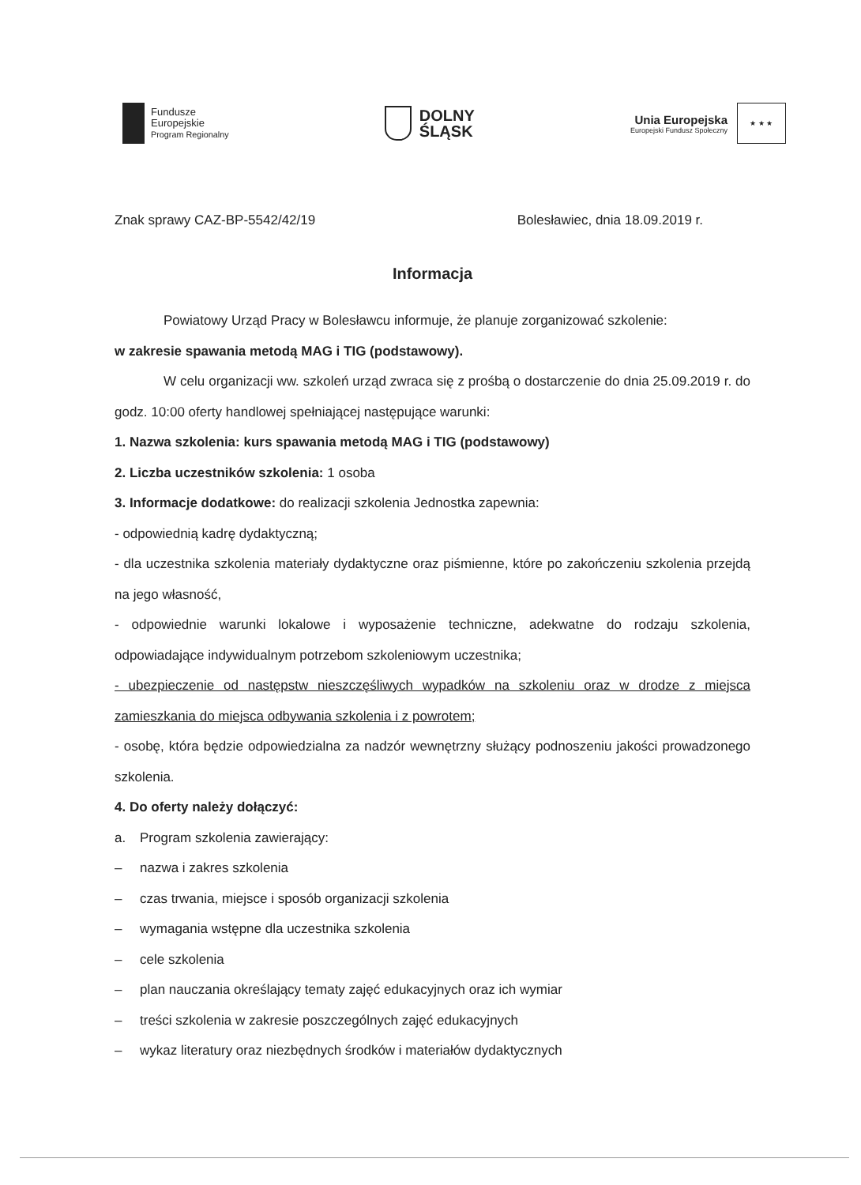Fundusze
Europejskie
Program Regionalny
DOLNY
ŚLĄSK
Unia Europejska
Europejski Fundusz Społeczny
★ ★ ★
Znak sprawy CAZ-BP-5542/42/19 Bolesławiec, dnia 18.09.2019 r.
Informacja
Powiatowy Urząd Pracy w Bolesławcu informuje, że planuje zorganizować szkolenie:
w zakresie spawania metodą MAG i TIG (podstawowy).
W celu organizacji ww. szkoleń urząd zwraca się z prośbą o dostarczenie do dnia 25.09.2019 r. do godz. 10:00 oferty handlowej spełniającej następujące warunki:
1. Nazwa szkolenia: kurs spawania metodą MAG i TIG (podstawowy)
2. Liczba uczestników szkolenia: 1 osoba
3. Informacje dodatkowe: do realizacji szkolenia Jednostka zapewnia:
- odpowiednią kadrę dydaktyczną;
- dla uczestnika szkolenia materiały dydaktyczne oraz piśmienne, które po zakończeniu szkolenia przejdą na jego własność,
- odpowiednie warunki lokalowe i wyposażenie techniczne, adekwatne do rodzaju szkolenia, odpowiadające indywidualnym potrzebom szkoleniowym uczestnika;
- ubezpieczenie od następstw nieszczęśliwych wypadków na szkoleniu oraz w drodze z miejsca zamieszkania do miejsca odbywania szkolenia i z powrotem;
- osobę, która będzie odpowiedzialna za nadzór wewnętrzny służący podnoszeniu jakości prowadzonego szkolenia.
4. Do oferty należy dołączyć:
a. Program szkolenia zawierający:
– nazwa i zakres szkolenia
– czas trwania, miejsce i sposób organizacji szkolenia
– wymagania wstępne dla uczestnika szkolenia
– cele szkolenia
– plan nauczania określający tematy zajęć edukacyjnych oraz ich wymiar
– treści szkolenia w zakresie poszczególnych zajęć edukacyjnych
– wykaz literatury oraz niezbędnych środków i materiałów dydaktycznych